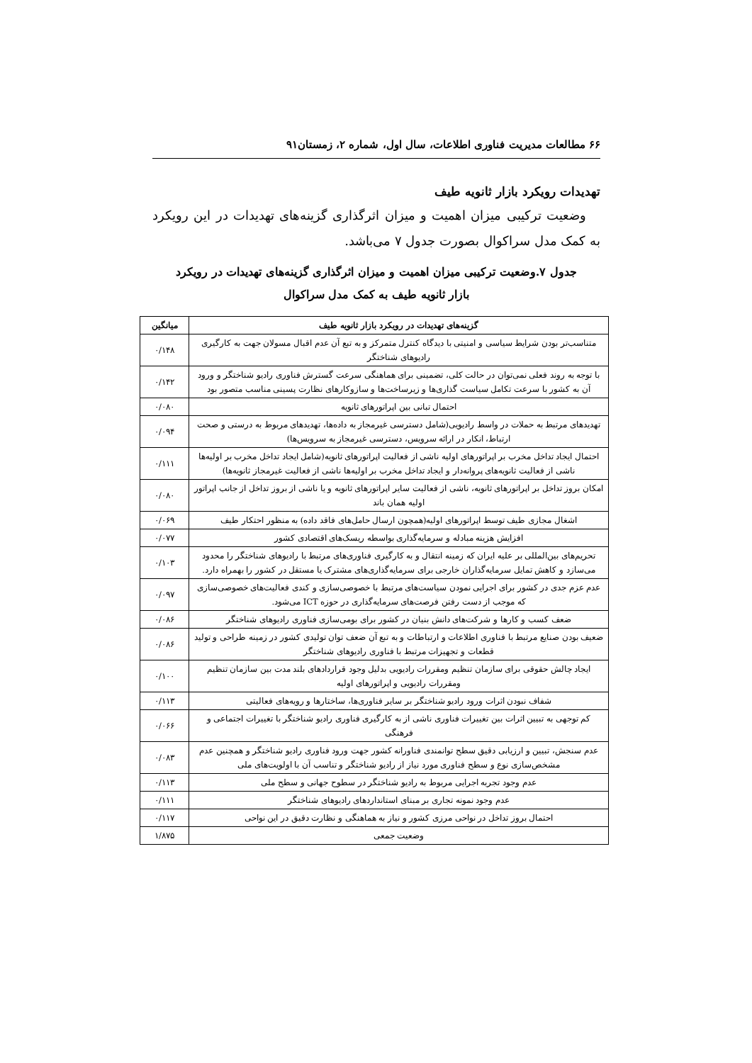۶۶ مطالعات مدیریت فناوری اطلاعات، سال اول، شماره ۲، زمستان۹۱
تهدیدات رویکرد بازار ثانویه طیف
وضعیت ترکیبی میزان اهمیت و میزان اثرگذاری گزینه‌های تهدیدات در این رویکرد به کمک مدل سراکوال بصورت جدول ۷ می‌باشد.
جدول ۷.وضعیت ترکیبی میزان اهمیت و میزان اثرگذاری گزینه‌های تهدیدات در رویکرد
بازار ثانویه طیف به کمک مدل سراکوال
| گزینه‌های تهدیدات در رویکرد بازار ثانویه طیف | میانگین |
| --- | --- |
| متناسب‌تر بودن شرایط سیاسی و امنیتی با دیدگاه کنترل متمرکز و به تبع آن عدم اقبال مسولان جهت به کارگیری رادیوهای شناختگر | ۰/۱۴۸ |
| با توجه به روند فعلی نمی‌توان در حالت کلی، تضمینی برای هماهنگی سرعت گسترش فناوری رادیو شناختگر و ورود آن به کشور با سرعت تکامل سیاست گذاری‌ها و زیرساخت‌ها و سازوکارهای نظارت پسینی مناسب متصور بود | ۰/۱۴۲ |
| احتمال تبانی بین اپراتورهای ثانویه | ۰/۰۸۰ |
| تهدیدهای مرتبط به حملات در واسط رادیویی(شامل دسترسی غیرمجاز به داده‌ها، تهدیدهای مربوط به درستی و صحت ارتباط، انکار در ارائه سرویس، دسترسی غیرمجاز به سرویس‌ها) | ۰/۰۹۴ |
| احتمال ایجاد تداخل مخرب بر اپراتورهای اولیه ناشی از فعالیت اپراتورهای ثانویه(شامل ایجاد تداخل مخرب بر اولیه‌ها ناشی از فعالیت ثانویه‌های پروانه‌دار و ایجاد تداخل مخرب بر اولیه‌ها ناشی از فعالیت غیرمجاز ثانویه‌ها) | ۰/۱۱۱ |
| امکان بروز تداخل بر اپراتورهای ثانویه، ناشی از فعالیت سایر اپراتورهای ثانویه و یا ناشی از بروز تداخل از جانب اپراتور اولیه همان باند | ۰/۰۸۰ |
| اشغال مجازی طیف توسط اپراتورهای اولیه(همچون ارسال حامل‌های فاقد داده) به منظور احتکار طیف | ۰/۰۶۹ |
| افزایش هزینه مبادله و سرمایه‌گذاری بواسطه ریسک‌های اقتصادی کشور | ۰/۰۷۷ |
| تحریم‌های بین‌المللی بر علیه ایران که زمینه انتقال و به کارگیری فناوری‌های مرتبط با رادیوهای شناختگر را محدود می‌سازد و کاهش تمایل سرمایه‌گذاران خارجی برای سرمایه‌گذاری‌های مشترک یا مستقل در کشور را بهمراه دارد. | ۰/۱۰۳ |
| عدم عزم جدی در کشور برای اجرایی نمودن سیاست‌های مرتبط با خصوصی‌سازی و کندی فعالیت‌های خصوصی‌سازی که موجب از دست رفتن فرصت‌های سرمایه‌گذاری در حوزه ICT می‌شود. | ۰/۰۹۷ |
| ضعف کسب و کارها و شرکت‌های دانش بنیان در کشور برای بومی‌سازی فناوری رادیوهای شناختگر | ۰/۰۸۶ |
| ضعیف بودن صنایع مرتبط با فناوری اطلاعات و ارتباطات و به تبع آن ضعف توان تولیدی کشور در زمینه طراحی و تولید قطعات و تجهیزات مرتبط با فناوری رادیوهای شناختگر | ۰/۰۸۶ |
| ایجاد چالش حقوقی برای سازمان تنظیم ومقررات رادیویی بدلیل وجود قراردادهای بلند مدت بین سازمان تنظیم ومقررات رادیویی و اپراتورهای اولیه | ۰/۱۰۰ |
| شفاف نبودن اثرات ورود رادیو شناختگر بر سایر فناوری‌ها، ساختارها و رویه‌های فعالیتی | ۰/۱۱۳ |
| کم توجهی به تبیین اثرات بین تغییرات فناوری ناشی از به کارگیری فناوری رادیو شناختگر با تغییرات اجتماعی و فرهنگی | ۰/۰۶۶ |
| عدم سنجش، تبیین و ارزیابی دقیق سطح توانمندی فناورانه کشور جهت ورود فناوری رادیو شناختگر و همچنین عدم مشخص‌سازی نوع و سطح فناوری مورد نیاز از رادیو شناختگر و تناسب آن با اولویت‌های ملی | ۰/۰۸۳ |
| عدم وجود تجربه اجرایی مربوط به رادیو شناختگر در سطوح جهانی و سطح ملی | ۰/۱۱۳ |
| عدم وجود نمونه تجاری بر مبنای استانداردهای رادیوهای شناختگر | ۰/۱۱۱ |
| احتمال بروز تداخل در نواحی مرزی کشور و نیاز به هماهنگی و نظارت دقیق در این نواحی | ۰/۱۱۷ |
| وضعیت جمعی | ۱/۸۷۵ |